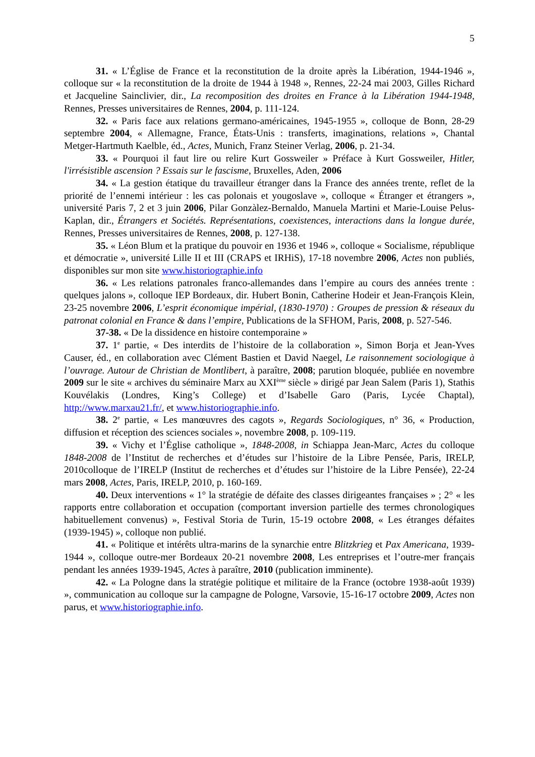5
31. « L’Église de France et la reconstitution de la droite après la Libération, 1944-1946 », colloque sur « la reconstitution de la droite de 1944 à 1948 », Rennes, 22-24 mai 2003, Gilles Richard et Jacqueline Sainclivier, dir., La recomposition des droites en France à la Libération 1944-1948, Rennes, Presses universitaires de Rennes, 2004, p. 111-124.
32. « Paris face aux relations germano-américaines, 1945-1955 », colloque de Bonn, 28-29 septembre 2004, « Allemagne, France, États-Unis : transferts, imaginations, relations », Chantal Metger-Hartmuth Kaelble, éd., Actes, Munich, Franz Steiner Verlag, 2006, p. 21-34.
33. « Pourquoi il faut lire ou relire Kurt Gossweiler » Préface à Kurt Gossweiler, Hitler, l'irrésistible ascension ? Essais sur le fascisme, Bruxelles, Aden, 2006
34. « La gestion étatique du travailleur étranger dans la France des années trente, reflet de la priorité de l’ennemi intérieur : les cas polonais et yougoslave », colloque « Étranger et étrangers », université Paris 7, 2 et 3 juin 2006, Pilar Gonzàlez-Bernaldo, Manuela Martini et Marie-Louise Pelus-Kaplan, dir., Étrangers et Sociétés. Représentations, coexistences, interactions dans la longue durée, Rennes, Presses universitaires de Rennes, 2008, p. 127-138.
35. « Léon Blum et la pratique du pouvoir en 1936 et 1946 », colloque « Socialisme, république et démocratie », université Lille II et III (CRAPS et IRHiS), 17-18 novembre 2006, Actes non publiés, disponibles sur mon site www.historiographie.info
36. « Les relations patronales franco-allemandes dans l’empire au cours des années trente : quelques jalons », colloque IEP Bordeaux, dir. Hubert Bonin, Catherine Hodeir et Jean-François Klein, 23-25 novembre 2006, L’esprit économique impérial, (1830-1970) : Groupes de pression & réseaux du patronat colonial en France & dans l’empire, Publications de la SFHOM, Paris, 2008, p. 527-546.
37-38. « De la dissidence en histoire contemporaine »
37. 1<sup>e</sup> partie, « Des interdits de l’histoire de la collaboration », Simon Borja et Jean-Yves Causer, éd., en collaboration avec Clément Bastien et David Naegel, Le raisonnement sociologique à l’ouvrage. Autour de Christian de Montlibert, à paraître, 2008; parution bloquée, publiée en novembre 2009 sur le site « archives du séminaire Marx au XXI<sup>ème</sup> siècle » dirigé par Jean Salem (Paris 1), Stathis Kouvélakis (Londres, King’s College) et d’Isabelle Garo (Paris, Lycée Chaptal), http://www.marxau21.fr/, et www.historiographie.info.
38. 2<sup>e</sup> partie, « Les manœuvres des cagots », Regards Sociologiques, n° 36, « Production, diffusion et réception des sciences sociales », novembre 2008, p. 109-119.
39. « Vichy et l’Église catholique », 1848-2008, in Schiappa Jean-Marc, Actes du colloque 1848-2008 de l’Institut de recherches et d’études sur l’histoire de la Libre Pensée, Paris, IRELP, 2010colloque de l’IRELP (Institut de recherches et d’études sur l’histoire de la Libre Pensée), 22-24 mars 2008, Actes, Paris, IRELP, 2010, p. 160-169.
40. Deux interventions « 1° la stratégie de défaite des classes dirigeantes françaises » ; 2° « les rapports entre collaboration et occupation (comportant inversion partielle des termes chronologiques habituellement convenus) », Festival Storia de Turin, 15-19 octobre 2008, « Les étranges défaites (1939-1945) », colloque non publié.
41. « Politique et intérêts ultra-marins de la synarchie entre Blitzkrieg et Pax Americana, 1939-1944 », colloque outre-mer Bordeaux 20-21 novembre 2008, Les entreprises et l’outre-mer français pendant les années 1939-1945, Actes à paraître, 2010 (publication imminente).
42. « La Pologne dans la stratégie politique et militaire de la France (octobre 1938-août 1939) », communication au colloque sur la campagne de Pologne, Varsovie, 15-16-17 octobre 2009, Actes non parus, et www.historiographie.info.